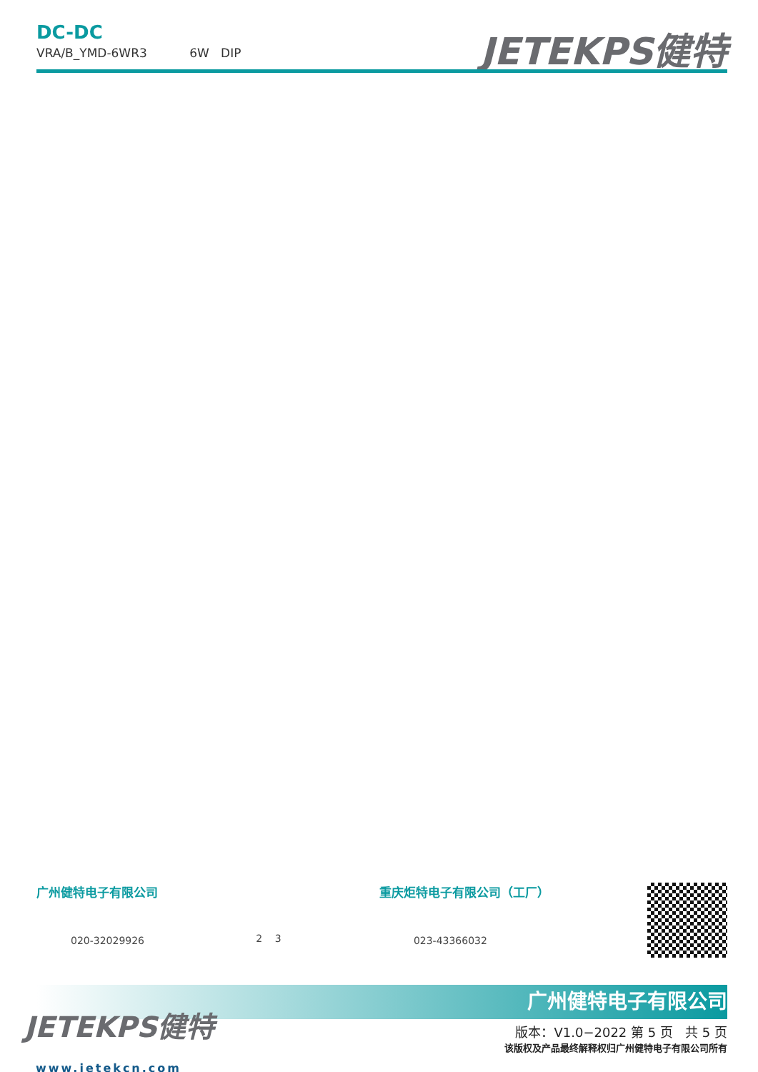DC-DC
VRA/B_YMD-6WR3 6W DIP
JETEKPS健特
广州健特电子有限公司
020-32029926
2 3
重庆炬特电子有限公司（工厂）
023-43366032
广州健特电子有限公司
JETEKPS健特
www.jetekcn.com
版本：V1.0−2022 第 5 页 共 5 页
该版权及产品最终解释权归广州健特电子有限公司所有